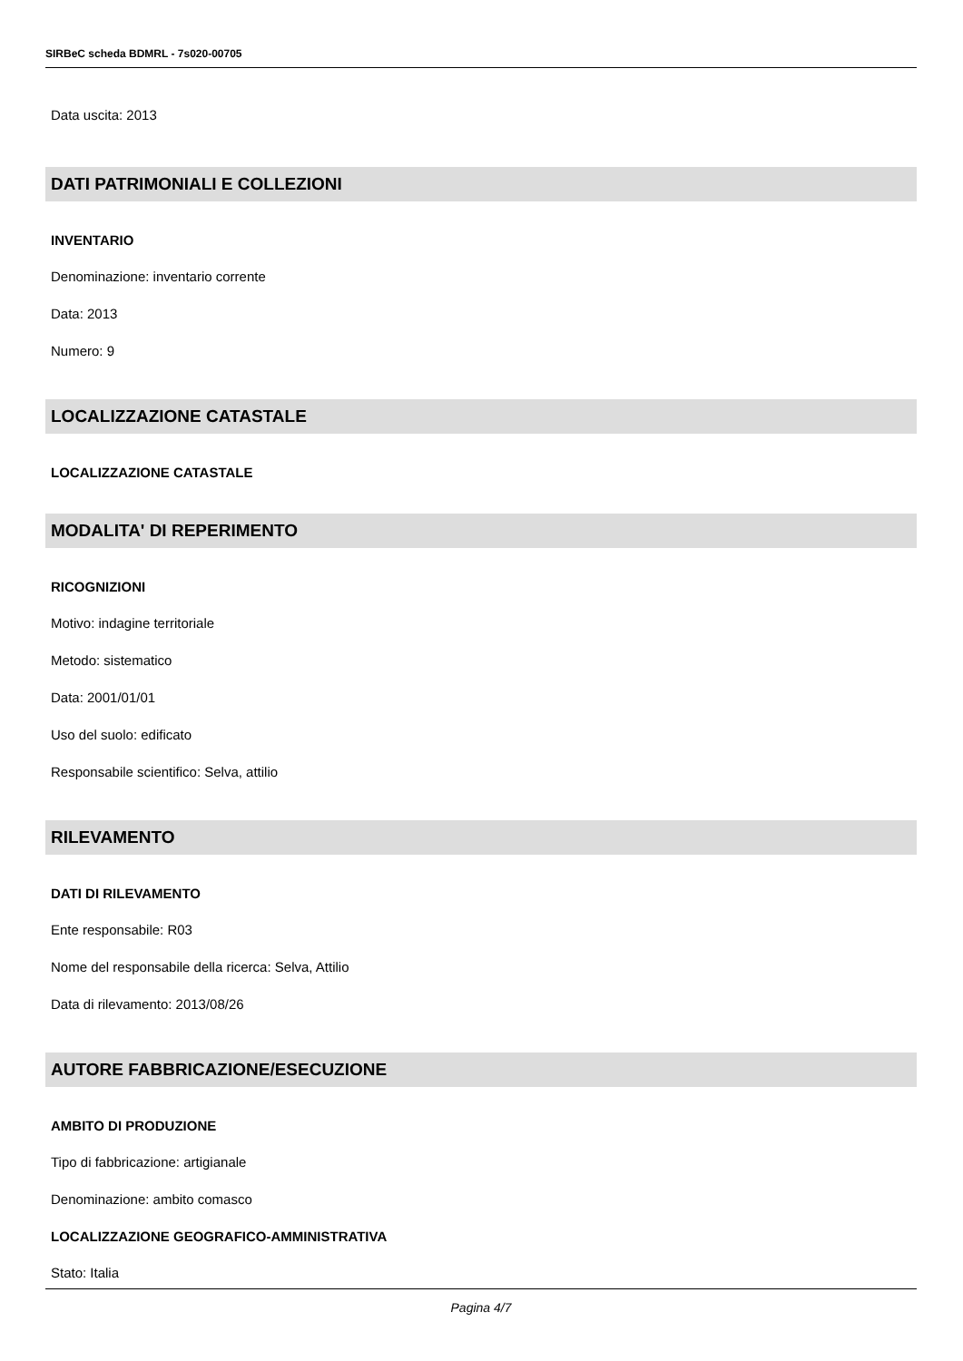SIRBeC scheda BDMRL - 7s020-00705
Data uscita: 2013
DATI PATRIMONIALI E COLLEZIONI
INVENTARIO
Denominazione: inventario corrente
Data: 2013
Numero: 9
LOCALIZZAZIONE CATASTALE
LOCALIZZAZIONE CATASTALE
MODALITA' DI REPERIMENTO
RICOGNIZIONI
Motivo: indagine territoriale
Metodo: sistematico
Data: 2001/01/01
Uso del suolo: edificato
Responsabile scientifico: Selva, attilio
RILEVAMENTO
DATI DI RILEVAMENTO
Ente responsabile: R03
Nome del responsabile della ricerca: Selva, Attilio
Data di rilevamento: 2013/08/26
AUTORE FABBRICAZIONE/ESECUZIONE
AMBITO DI PRODUZIONE
Tipo di fabbricazione: artigianale
Denominazione: ambito comasco
LOCALIZZAZIONE GEOGRAFICO-AMMINISTRATIVA
Stato: Italia
Pagina 4/7